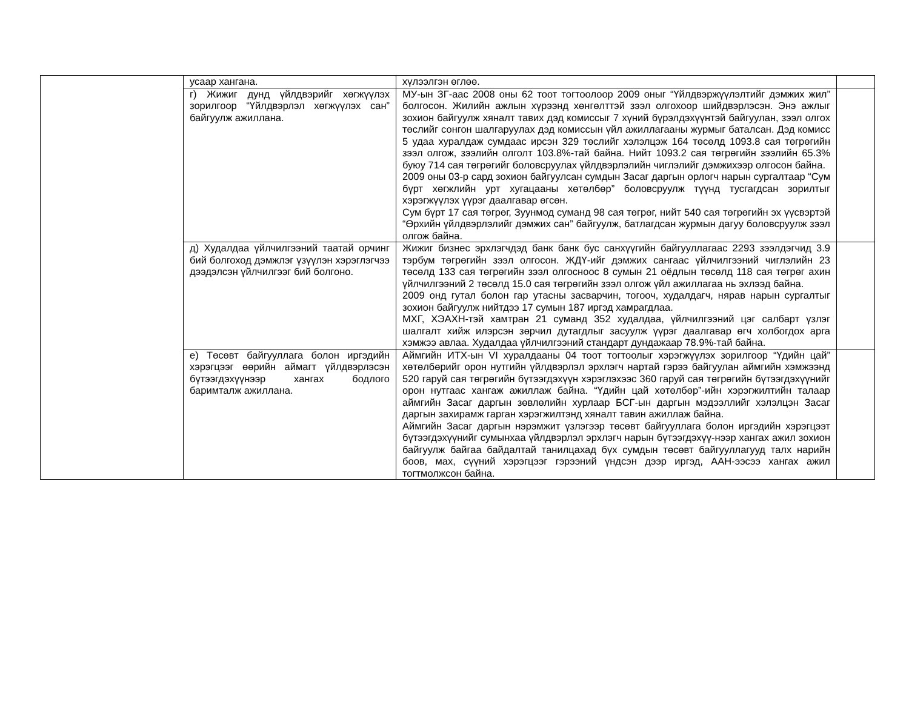| | усаар хангана. | хүлээлгэн өглөө. | |
| | г) Жижиг дунд үйлдвэрийг хөгжүүлэх зорилгоор “Үйлдвэрлэл хөгжүүлэх сан” байгуулж ажиллана. | МУ-ын ЗГ-аас 2008 оны 62 тоот тогтоолоор 2009 оныг “Үйлдвэржүүлэлтийг дэмжих жил” болгосон. Жилийн ажлын хүрээнд хөнгөлттэй зээл олгохоор шийдвэрлэсэн. Энэ ажлыг зохион байгуулж хяналт тавих дэд комиссыг 7 хүний бүрэлдэхүүнтэй байгуулан, зээл олгох төслийг сонгон шалгаруулах дэд комиссын үйл ажиллагааны журмыг баталсан. Дэд комисс 5 удаа хуралдаж сумдаас ирсэн 329 төслийг хэлэлцэж 164 төсөлд 1093.8 сая төгрөгийн зээл олгож, зээлийн олголт 103.8%-тай байна. Нийт 1093.2 сая төгрөгийн зээлийн 65.3% буюу 714 сая төгрөгийг боловсруулах үйлдвэрлэлийн чиглэлийг дэмжихээр олгосон байна. 2009 оны 03-р сард зохион байгуулсан сумдын Засаг даргын орлогч нарын сургалтаар “Сум бүрт хөгжлийн урт хугацааны хөтөлбөр” боловсруулж түүнд тусгагдсан зорилтыг хэрэгжүүлэх үүрэг даалгавар өгсөн. Сум бүрт 17 сая төгрөг, Зуунмод суманд 98 сая төгрөг, нийт 540 сая төгрөгийн эх үүсвэртэй “Өрхийн үйлдвэрлэлийг дэмжих сан” байгуулж, батлагдсан журмын дагуу боловсруулж зээл олгож байна. | |
| | д) Худалдаа үйлчилгээний таатай орчинг бий болгоход дэмжлэг үзүүлэн хэрэглэгчээ дээдэлсэн үйлчилгээг бий болгоно. | Жижиг бизнес эрхлэгчдэд банк банк бус санхүүгийн байгууллагаас 2293 зээлдэгчид 3.9 тэрбум төгрөгийн зээл олгосон. ЖДҮ-ийг дэмжих сангаас үйлчилгээний чиглэлийн 23 төсөлд 133 сая төгрөгийн зээл олгосноос 8 сумын 21 оёдлын төсөлд 118 сая төгрөг ахин үйлчилгээний 2 төсөлд 15.0 сая төгрөгийн зээл олгож үйл ажиллагаа нь эхлээд байна. 2009 онд гутал болон гар утасны засварчин, тогооч, худалдагч, нярав нарын сургалтыг зохион байгуулж нийтдээ 17 сумын 187 иргэд хамрагдлаа. МХГ, ХЭАХН-тэй хамтран 21 суманд 352 худалдаа, үйлчилгээний цэг салбарт үзлэг шалгалт хийж илэрсэн зөрчил дутагдлыг засуулж үүрэг даалгавар өгч холбогдох арга хэмжээ авлаа. Худалдаа үйлчилгээний стандарт дундажаар 78.9%-тай байна. | |
| | е) Төсөвт байгууллага болон иргэдийн хэрэгцээг өөрийн аймагт үйлдвэрлэсэн бүтээгдэхүүнээр хангах бодлого баримталж ажиллана. | Аймгийн ИТХ-ын VI хуралдааны 04 тоот тогтоолыг хэрэгжүүлэх зорилгоор “Үдийн цай” хөтөлбөрийг орон нутгийн үйлдвэрлэл эрхлэгч нартай гэрээ байгуулан аймгийн хэмжээнд 520 гаруй сая төгрөгийн бүтээгдэхүүн хэрэглэхээс 360 гаруй сая төгрөгийн бүтээгдэхүүнийг орон нутгаас хангаж ажиллаж байна. “Үдийн цай хөтөлбөр”-ийн хэрэгжилтийн талаар аймгийн Засаг даргын зөвлөлийн хурлаар БСГ-ын даргын мэдээллийг хэлэлцэн Засаг даргын захирамж гарган хэрэгжилтэнд хяналт тавин ажиллаж байна. Аймгийн Засаг даргын нэрэмжит үзлэгээр төсөвт байгууллага болон иргэдийн хэрэгцээт бүтээгдэхүүнийг сумынхаа үйлдвэрлэл эрхлэгч нарын бүтээгдэхүү-нээр хангах ажил зохион байгуулж байгаа байдалтай танилцахад бүх сумдын төсөвт байгууллагууд талх нарийн боов, мах, сүүний хэрэгцээг гэрээний үндсэн дээр иргэд, ААН-ээсээ хангах ажил тогтмолжсон байна. | |